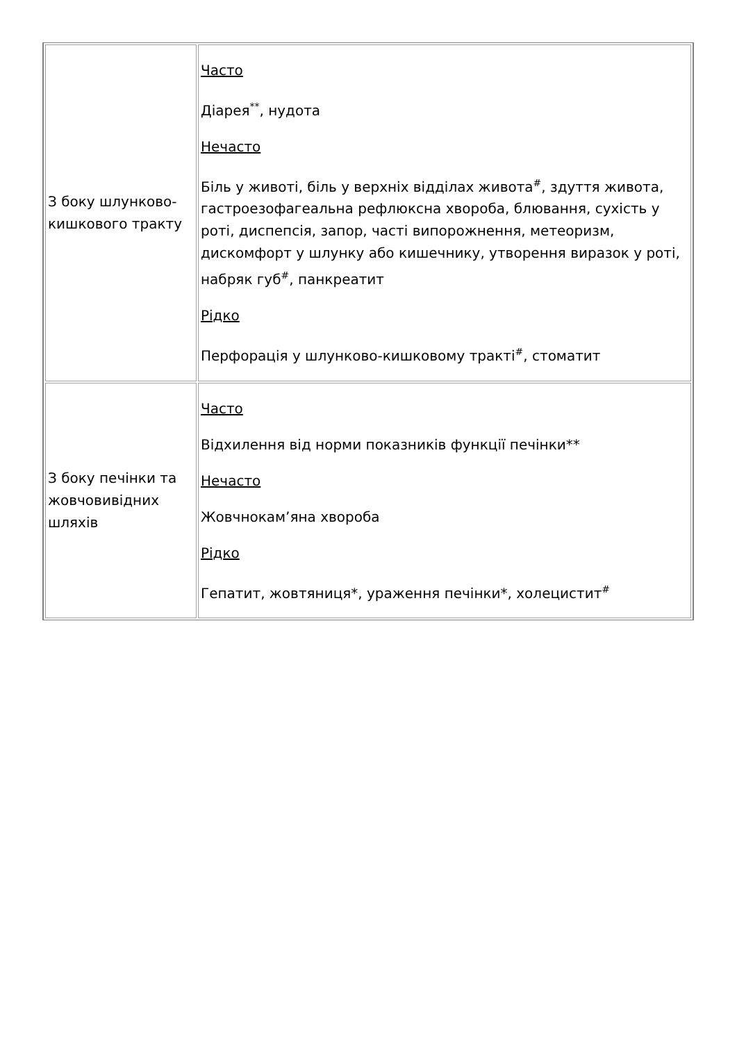| З боку шлунково-кишкового тракту | Часто Діарея<sup>**</sup>, нудота Нечасто Біль у животі, біль у верхніх відділах живота<sup>#</sup>, здуття живота, гастроезофагеальна рефлюксна хвороба, блювання, сухість у роті, диспепсія, запор, часті випорожнення, метеоризм, дискомфорт у шлунку або кишечнику, утворення виразок у роті, набряк губ<sup>#</sup>, панкреатит Рідко Перфорація у шлунково-кишковому тракті<sup>#</sup>, стоматит |
| З боку печінки та жовчовивідних шляхів | Часто Відхилення від норми показників функції печінки** Нечасто Жовчнокам’яна хвороба Рідко Гепатит, жовтяниця*, ураження печінки*, холецистит<sup>#</sup> |